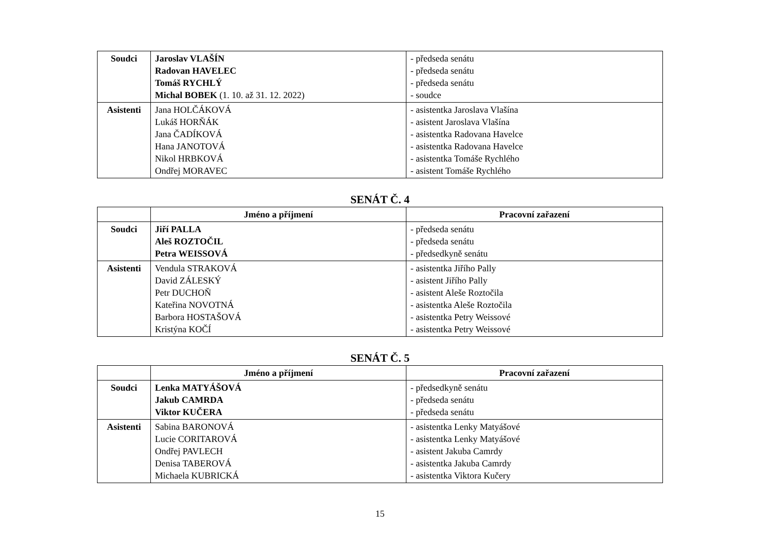| Soudci | Jaroslav VLAŠÍN Radovan HAVELEC Tomáš RYCHLÝ Michal BOBEK (1. 10. až 31. 12. 2022) | - předseda senátu - předseda senátu - předseda senátu - soudce |
| Asistenti | Jana HOLČÁKOVÁ Lukáš HORŇÁK Jana ČADÍKOVÁ Hana JANOTOVÁ Nikol HRBKOVÁ Ondřej MORAVEC | - asistentka Jaroslava Vlašína - asistent Jaroslava Vlašína - asistentka Radovana Havelce - asistentka Radovana Havelce - asistentka Tomáše Rychlého - asistent Tomáše Rychlého |
SENÁT Č. 4
| | Jméno a příjmení | Pracovní zařazení |
| --- | --- | --- |
| Soudci | Jiří PALLA Aleš ROZTOČIL Petra WEISSOVÁ | - předseda senátu - předseda senátu - předsedkyně senátu |
| Asistenti | Vendula STRAKOVÁ David ZÁLESKÝ Petr DUCHOŇ Kateřina NOVOTNÁ Barbora HOSTAŠOVÁ Kristýna KOČÍ | - asistentka Jiřího Pally - asistent Jiřího Pally - asistent Aleše Roztočila - asistentka Aleše Roztočila - asistentka Petry Weissové - asistentka Petry Weissové |
SENÁT Č. 5
| | Jméno a příjmení | Pracovní zařazení |
| --- | --- | --- |
| Soudci | Lenka MATYÁŠOVÁ Jakub CAMRDA Viktor KUČERA | - předsedkyně senátu - předseda senátu - předseda senátu |
| Asistenti | Sabina BARONOVÁ Lucie CORITAROVÁ Ondřej PAVLECH Denisa TABEROVÁ Michaela KUBRICKÁ | - asistentka Lenky Matyášové - asistentka Lenky Matyášové - asistent Jakuba Camrdy - asistentka Jakuba Camrdy - asistentka Viktora Kučery |
15